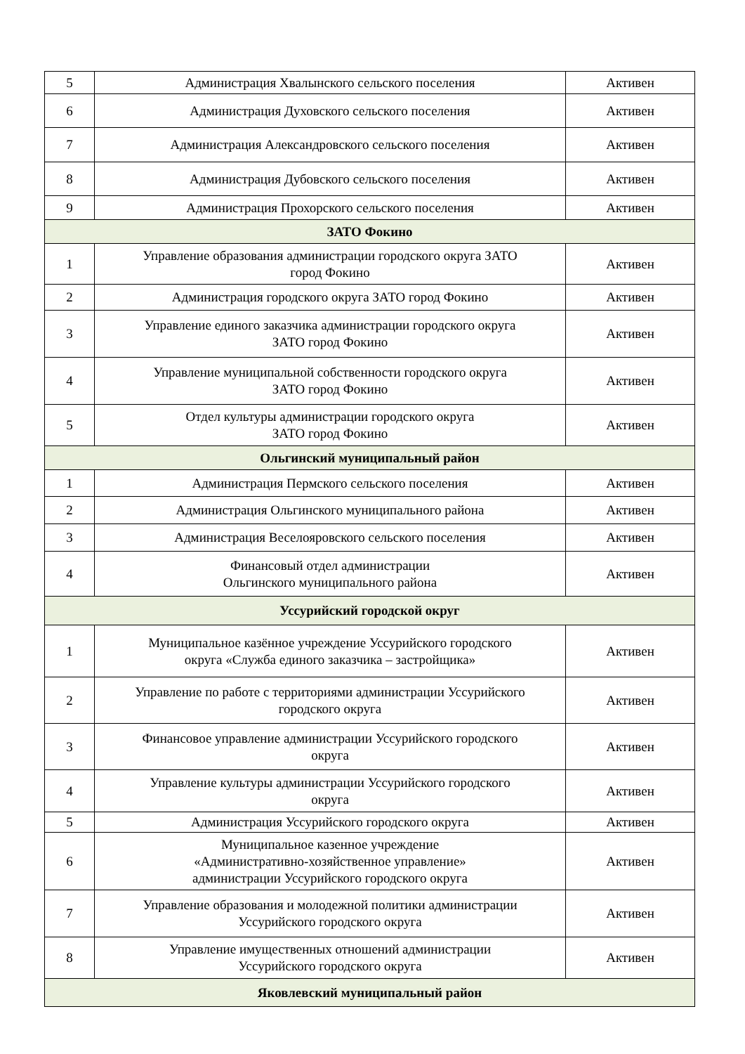| 5 | Администрация Хвалынского сельского поселения | Активен |
| 6 | Администрация Духовского сельского поселения | Активен |
| 7 | Администрация Александровского сельского поселения | Активен |
| 8 | Администрация Дубовского сельского поселения | Активен |
| 9 | Администрация Прохорского сельского поселения | Активен |
| ЗАТО Фокино | | |
| 1 | Управление образования администрации городского округа ЗАТО город Фокино | Активен |
| 2 | Администрация городского округа ЗАТО город Фокино | Активен |
| 3 | Управление единого заказчика администрации городского округа ЗАТО город Фокино | Активен |
| 4 | Управление муниципальной собственности городского округа ЗАТО город Фокино | Активен |
| 5 | Отдел культуры администрации городского округа ЗАТО город Фокино | Активен |
| Ольгинский муниципальный район | | |
| 1 | Администрация Пермского сельского поселения | Активен |
| 2 | Администрация Ольгинского муниципального района | Активен |
| 3 | Администрация Веселояровского сельского поселения | Активен |
| 4 | Финансовый отдел администрации Ольгинского муниципального района | Активен |
| Уссурийский городской округ | | |
| 1 | Муниципальное казённое учреждение Уссурийского городского округа «Служба единого заказчика – застройщика» | Активен |
| 2 | Управление по работе с территориями администрации Уссурийского городского округа | Активен |
| 3 | Финансовое управление администрации Уссурийского городского округа | Активен |
| 4 | Управление культуры администрации Уссурийского городского округа | Активен |
| 5 | Администрация Уссурийского городского округа | Активен |
| 6 | Муниципальное казенное учреждение «Административно-хозяйственное управление» администрации Уссурийского городского округа | Активен |
| 7 | Управление образования и молодежной политики администрации Уссурийского городского округа | Активен |
| 8 | Управление имущественных отношений администрации Уссурийского городского округа | Активен |
| Яковлевский муниципальный район | | |